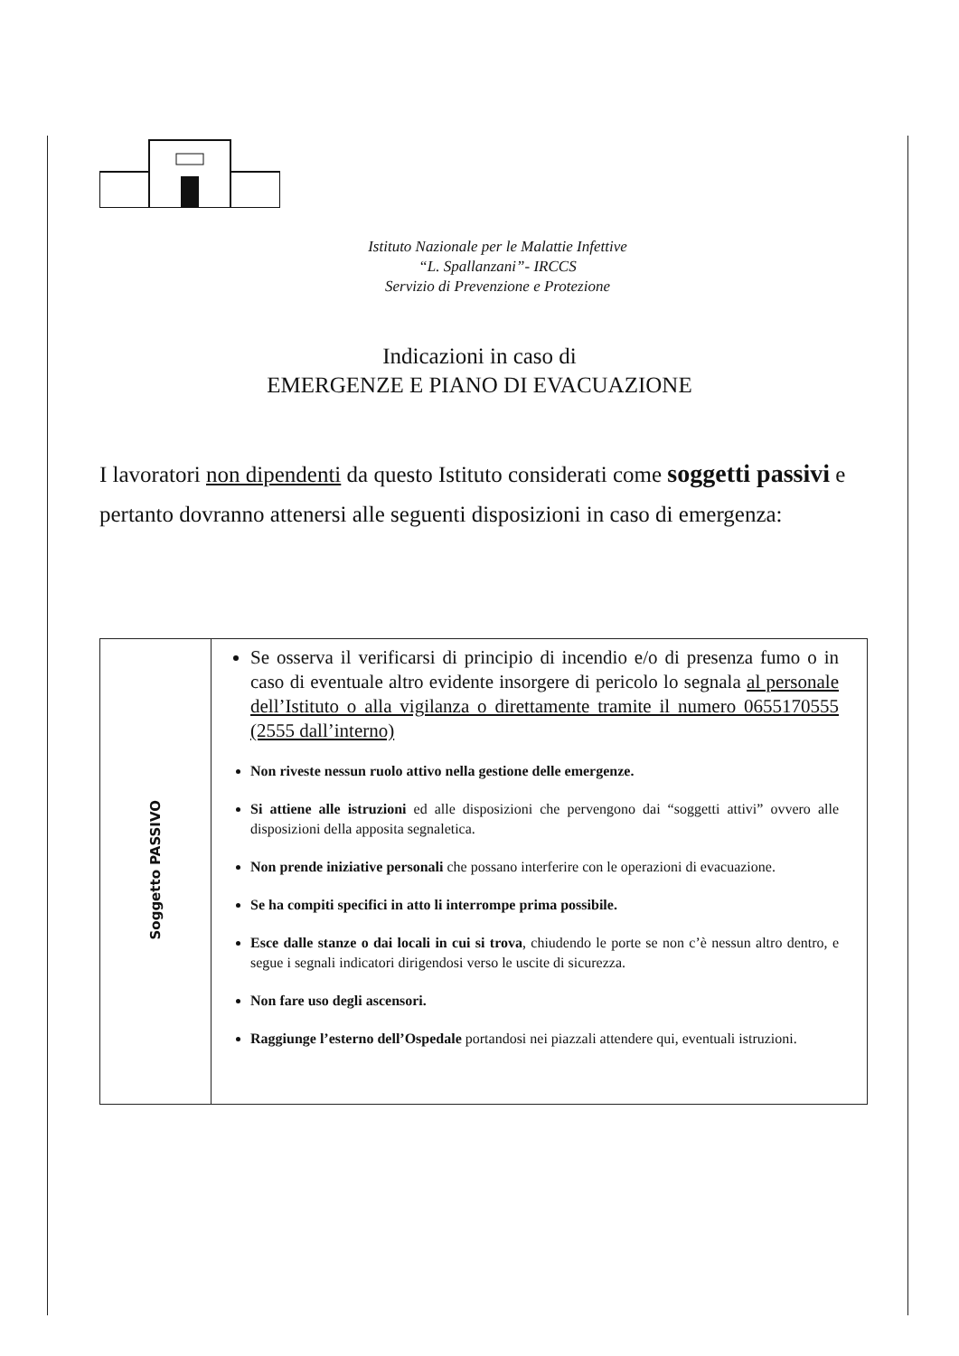Istituto Nazionale per le Malattie Infettive
“L. Spallanzani”- IRCCS
Servizio di Prevenzione e Protezione
Indicazioni in caso di
EMERGENZE E PIANO DI EVACUAZIONE
I lavoratori non dipendenti da questo Istituto considerati come soggetti passivi e pertanto dovranno attenersi alle seguenti disposizioni in caso di emergenza:
| Soggetto PASSIVO | Se osserva il verificarsi di principio di incendio e/o di presenza fumo o in caso di eventuale altro evidente insorgere di pericolo lo segnala al personale dell’Istituto o alla vigilanza o direttamente tramite il numero 0655170555 (2555 dall’interno) Non riveste nessun ruolo attivo nella gestione delle emergenze. Si attiene alle istruzioni ed alle disposizioni che pervengono dai “soggetti attivi” ovvero alle disposizioni della apposita segnaletica. Non prende iniziative personali che possano interferire con le operazioni di evacuazione. Se ha compiti specifici in atto li interrompe prima possibile. Esce dalle stanze o dai locali in cui si trova , chiudendo le porte se non c’è nessun altro dentro, e segue i segnali indicatori dirigendosi verso le uscite di sicurezza. Non fare uso degli ascensori. Raggiunge l’esterno dell’Ospedale portandosi nei piazzali attendere qui, eventuali istruzioni. |